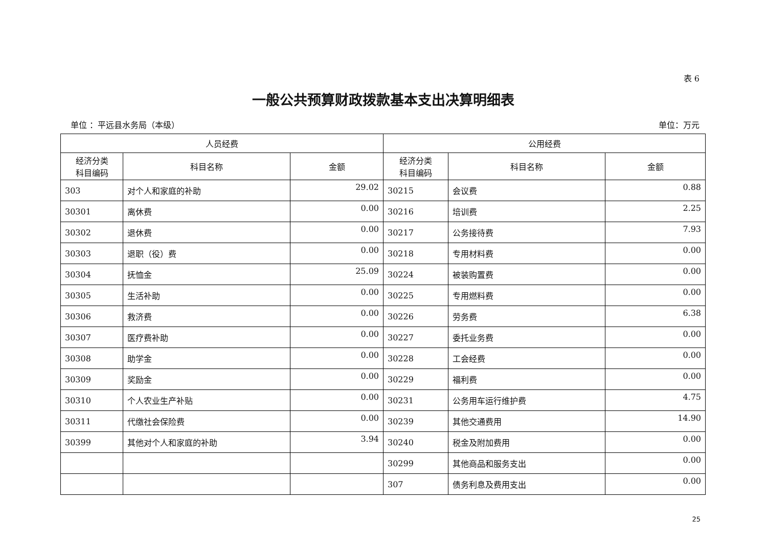表 6
一般公共预算财政拨款基本支出决算明细表
单位 ：平远县水务局（本级） 单位：万元
| 人员经费 | | | 公用经费 | | |
| --- | --- | --- | --- | --- | --- |
| 经济分类 科目编码 | 科目名称 | 金额 | 经济分类 科目编码 | 科目名称 | 金额 |
| 303 | 对个人和家庭的补助 | 29.02 | 30215 | 会议费 | 0.88 |
| 30301 | 离休费 | 0.00 | 30216 | 培训费 | 2.25 |
| 30302 | 退休费 | 0.00 | 30217 | 公务接待费 | 7.93 |
| 30303 | 退职（役）费 | 0.00 | 30218 | 专用材料费 | 0.00 |
| 30304 | 抚恤金 | 25.09 | 30224 | 被装购置费 | 0.00 |
| 30305 | 生活补助 | 0.00 | 30225 | 专用燃料费 | 0.00 |
| 30306 | 救济费 | 0.00 | 30226 | 劳务费 | 6.38 |
| 30307 | 医疗费补助 | 0.00 | 30227 | 委托业务费 | 0.00 |
| 30308 | 助学金 | 0.00 | 30228 | 工会经费 | 0.00 |
| 30309 | 奖励金 | 0.00 | 30229 | 福利费 | 0.00 |
| 30310 | 个人农业生产补贴 | 0.00 | 30231 | 公务用车运行维护费 | 4.75 |
| 30311 | 代缴社会保险费 | 0.00 | 30239 | 其他交通费用 | 14.90 |
| 30399 | 其他对个人和家庭的补助 | 3.94 | 30240 | 税金及附加费用 | 0.00 |
| | | | 30299 | 其他商品和服务支出 | 0.00 |
| | | | 307 | 债务利息及费用支出 | 0.00 |
25